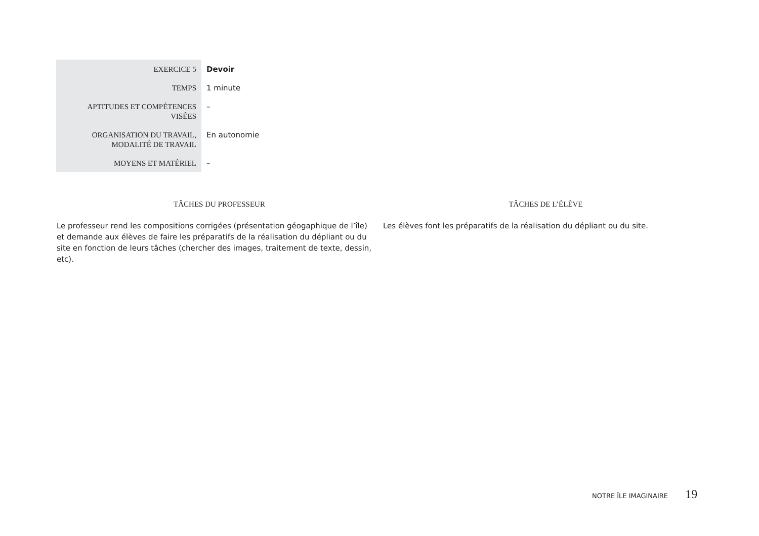| EXERCICE 5 | Devoir |
| TEMPS | 1 minute |
| APTITUDES ET COMPÉTENCES VISÉES | – |
| ORGANISATION DU TRAVAIL, MODALITÉ DE TRAVAIL | En autonomie |
| MOYENS ET MATÉRIEL | – |
| TÂCHES DU PROFESSEUR | TÂCHES DE L’ÉLÈVE |
| --- | --- |
| Le professeur rend les compositions corrigées (présentation géogaphique de l’île) et demande aux élèves de faire les préparatifs de la réalisation du dépliant ou du site en fonction de leurs tâches (chercher des images, traitement de texte, dessin, etc). | Les élèves font les préparatifs de la réalisation du dépliant ou du site. |
NOTRE ÎLE IMAGINAIRE 19